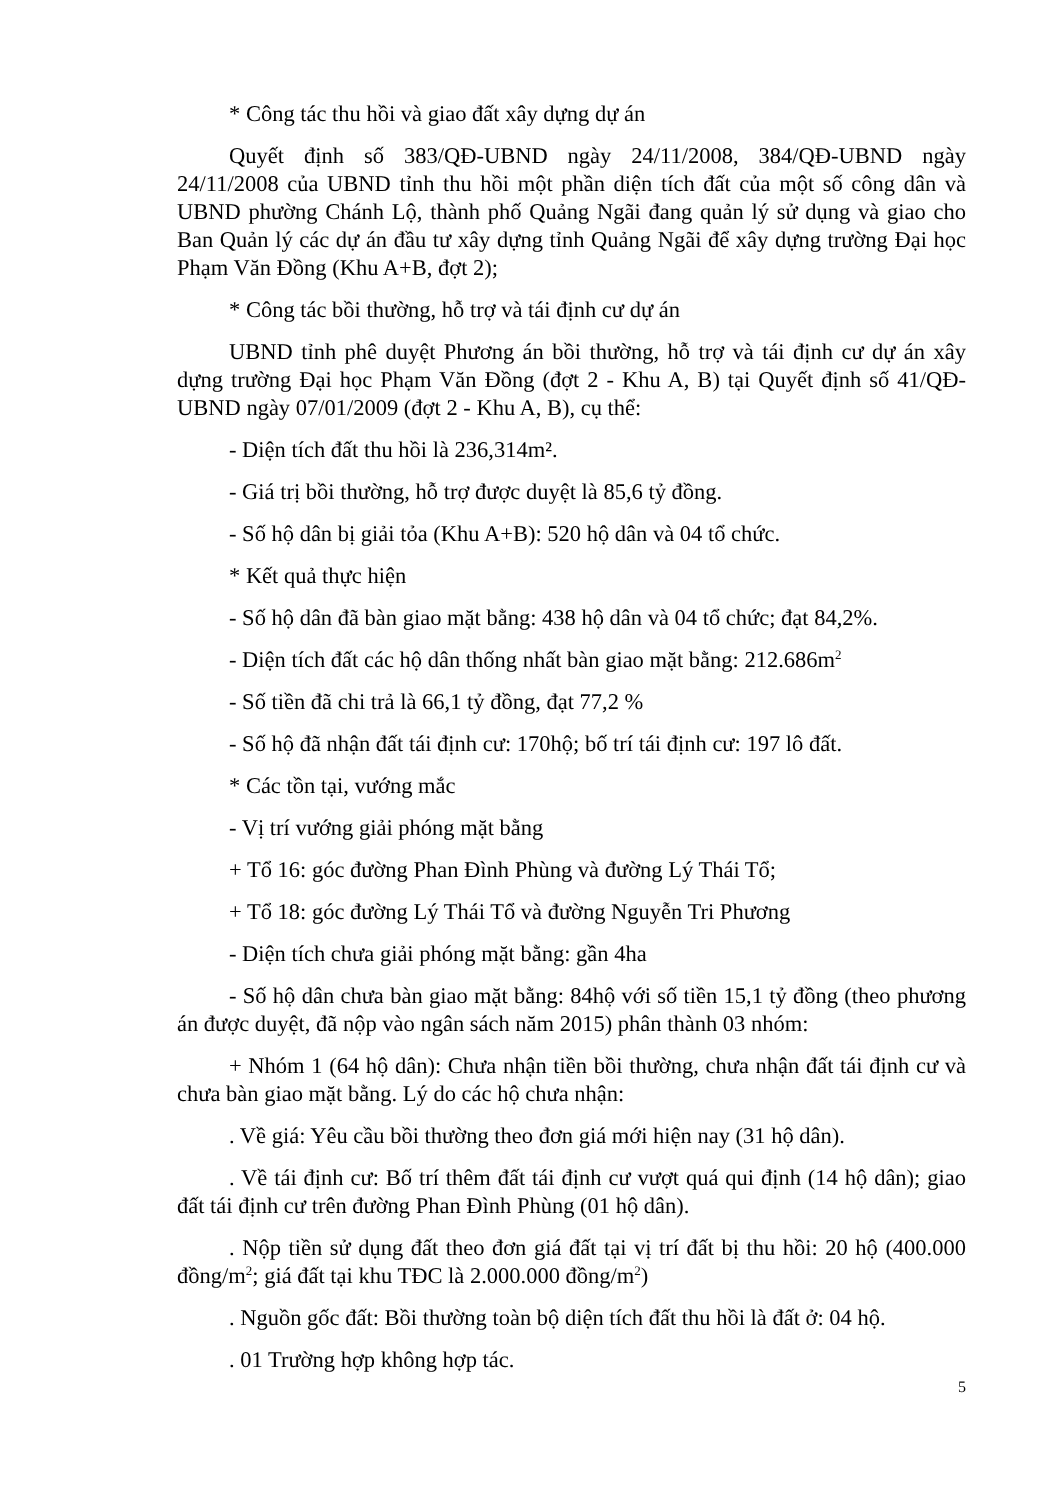* Công tác thu hồi và giao đất xây dựng dự án
Quyết định số 383/QĐ-UBND ngày 24/11/2008, 384/QĐ-UBND ngày 24/11/2008 của UBND tỉnh thu hồi một phần diện tích đất của một số công dân và UBND phường Chánh Lộ, thành phố Quảng Ngãi đang quản lý sử dụng và giao cho Ban Quản lý các dự án đầu tư xây dựng tỉnh Quảng Ngãi để xây dựng trường Đại học Phạm Văn Đồng (Khu A+B, đợt 2);
* Công tác bồi thường, hỗ trợ và tái định cư dự án
UBND tỉnh phê duyệt Phương án bồi thường, hỗ trợ và tái định cư dự án xây dựng trường Đại học Phạm Văn Đồng (đợt 2 - Khu A, B) tại Quyết định số 41/QĐ-UBND ngày 07/01/2009 (đợt 2 - Khu A, B), cụ thể:
- Diện tích đất thu hồi là 236,314m².
- Giá trị bồi thường, hỗ trợ được duyệt là 85,6 tỷ đồng.
- Số hộ dân bị giải tỏa (Khu A+B): 520 hộ dân và 04 tổ chức.
* Kết quả thực hiện
- Số hộ dân đã bàn giao mặt bằng: 438 hộ dân và 04 tổ chức; đạt 84,2%.
- Diện tích đất các hộ dân thống nhất bàn giao mặt bằng: 212.686m<sup>2</sup>
- Số tiền đã chi trả là 66,1 tỷ đồng, đạt 77,2 %
- Số hộ đã nhận đất tái định cư: 170hộ; bố trí tái định cư: 197 lô đất.
* Các tồn tại, vướng mắc
- Vị trí vướng giải phóng mặt bằng
+ Tổ 16: góc đường Phan Đình Phùng và đường Lý Thái Tổ;
+ Tổ 18: góc đường Lý Thái Tổ và đường Nguyễn Tri Phương
- Diện tích chưa giải phóng mặt bằng: gần 4ha
- Số hộ dân chưa bàn giao mặt bằng: 84hộ với số tiền 15,1 tỷ đồng (theo phương án được duyệt, đã nộp vào ngân sách năm 2015) phân thành 03 nhóm:
+ Nhóm 1 (64 hộ dân): Chưa nhận tiền bồi thường, chưa nhận đất tái định cư và chưa bàn giao mặt bằng. Lý do các hộ chưa nhận:
. Về giá: Yêu cầu bồi thường theo đơn giá mới hiện nay (31 hộ dân).
. Về tái định cư: Bố trí thêm đất tái định cư vượt quá qui định (14 hộ dân); giao đất tái định cư trên đường Phan Đình Phùng (01 hộ dân).
. Nộp tiền sử dụng đất theo đơn giá đất tại vị trí đất bị thu hồi: 20 hộ (400.000 đồng/m<sup>2</sup>; giá đất tại khu TĐC là 2.000.000 đồng/m<sup>2</sup>)
. Nguồn gốc đất: Bồi thường toàn bộ diện tích đất thu hồi là đất ở: 04 hộ.
. 01 Trường hợp không hợp tác.
5